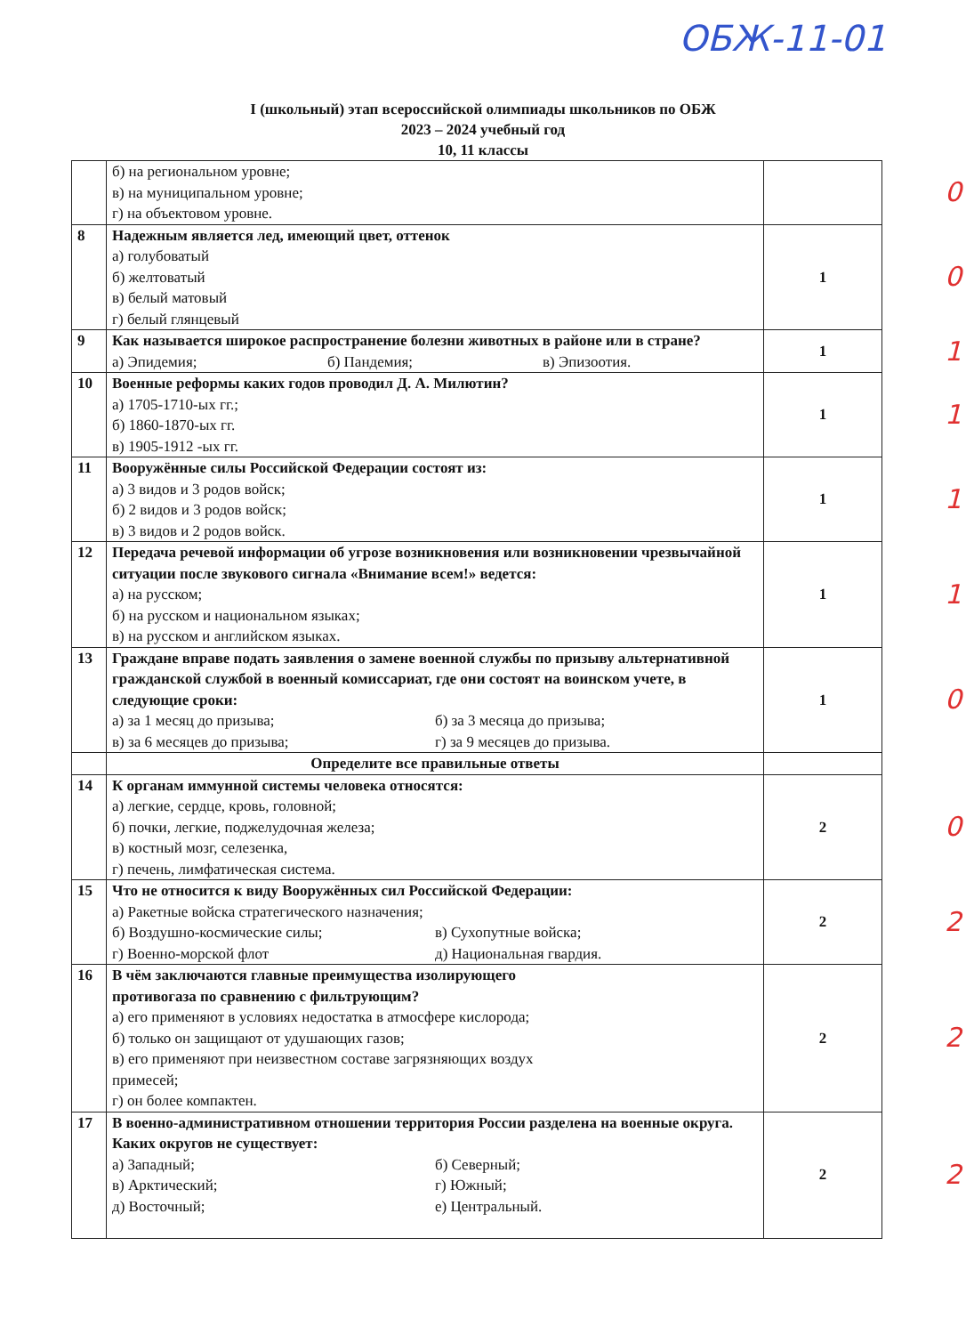ОБЖ-11-01
I (школьный) этап всероссийской олимпиады школьников по ОБЖ
2023 – 2024 учебный год
10, 11 классы
| | б) на региональном уровне; в) на муниципальном уровне; г) на объектовом уровне. | 0 |
| 8 | Надежным является лед, имеющий цвет, оттенок а) голубоватый б) желтоватый в) белый матовый г) белый глянцевый | 1 0 |
| 9 | Как называется широкое распространение болезни животных в районе или в стране? а) Эпидемия; б) Пандемия; в) Эпизоотия. | 1 1 |
| 10 | Военные реформы каких годов проводил Д. А. Милютин? а) 1705-1710-ых гг.; б) 1860-1870-ых гг. в) 1905-1912 -ых гг. | 1 1 |
| 11 | Вооружённые силы Российской Федерации состоят из: а) 3 видов и 3 родов войск; б) 2 видов и 3 родов войск; в) 3 видов и 2 родов войск. | 1 1 |
| 12 | Передача речевой информации об угрозе возникновения или возникновении чрезвычайной ситуации после звукового сигнала «Внимание всем!» ведется: а) на русском; б) на русском и национальном языках; в) на русском и английском языках. | 1 1 |
| 13 | Граждане вправе подать заявления о замене военной службы по призыву альтернативной гражданской службой в военный комиссариат, где они состоят на воинском учете, в следующие сроки: а) за 1 месяц до призыва; б) за 3 месяца до призыва; в) за 6 месяцев до призыва; г) за 9 месяцев до призыва. | 1 0 |
| | Определите все правильные ответы | |
| 14 | К органам иммунной системы человека относятся: а) легкие, сердце, кровь, головной; б) почки, легкие, поджелудочная железа; в) костный мозг, селезенка, г) печень, лимфатическая система. | 2 0 |
| 15 | Что не относится к виду Вооружённых сил Российской Федерации: а) Ракетные войска стратегического назначения; б) Воздушно-космические силы; в) Сухопутные войска; г) Военно-морской флот д) Национальная гвардия. | 2 2 |
| 16 | В чём заключаются главные преимущества изолирующего противогаза по сравнению с фильтрующим? а) его применяют в условиях недостатка в атмосфере кислорода; б) только он защищают от удушающих газов; в) его применяют при неизвестном составе загрязняющих воздух примесей; г) он более компактен. | 2 2 |
| 17 | В военно-административном отношении территория России разделена на военные округа. Каких округов не существует: а) Западный; б) Северный; в) Арктический; г) Южный; д) Восточный; е) Центральный. | 2 2 |